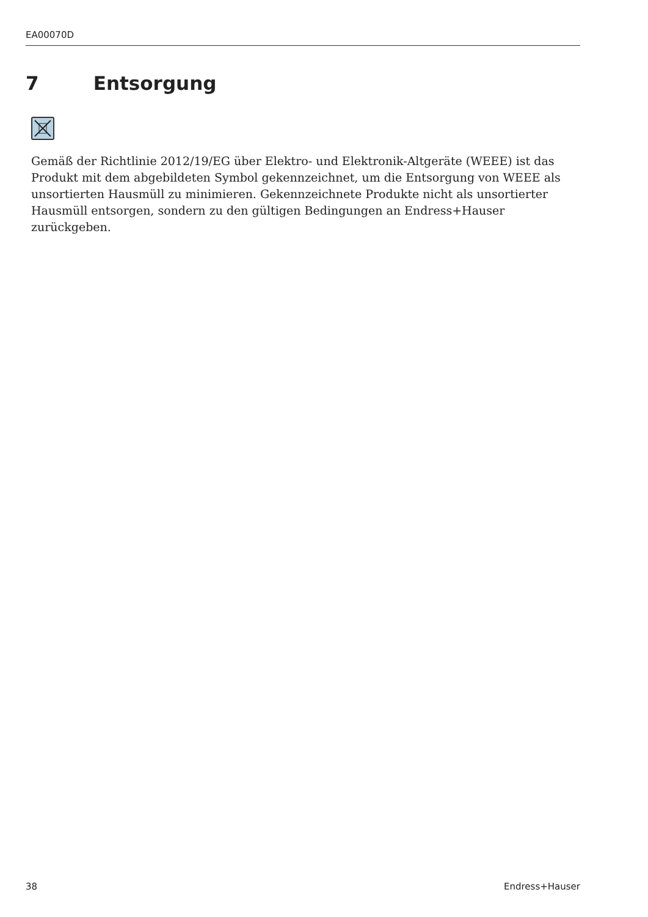EA00070D
7 Entsorgung
Gemäß der Richtlinie 2012/19/EG über Elektro- und Elektronik-Altgeräte (WEEE) ist das Produkt mit dem abgebildeten Symbol gekennzeichnet, um die Entsorgung von WEEE als unsortierten Hausmüll zu minimieren. Gekennzeichnete Produkte nicht als unsortierter Hausmüll entsorgen, sondern zu den gültigen Bedingungen an Endress+Hauser zurückgeben.
38 Endress+Hauser